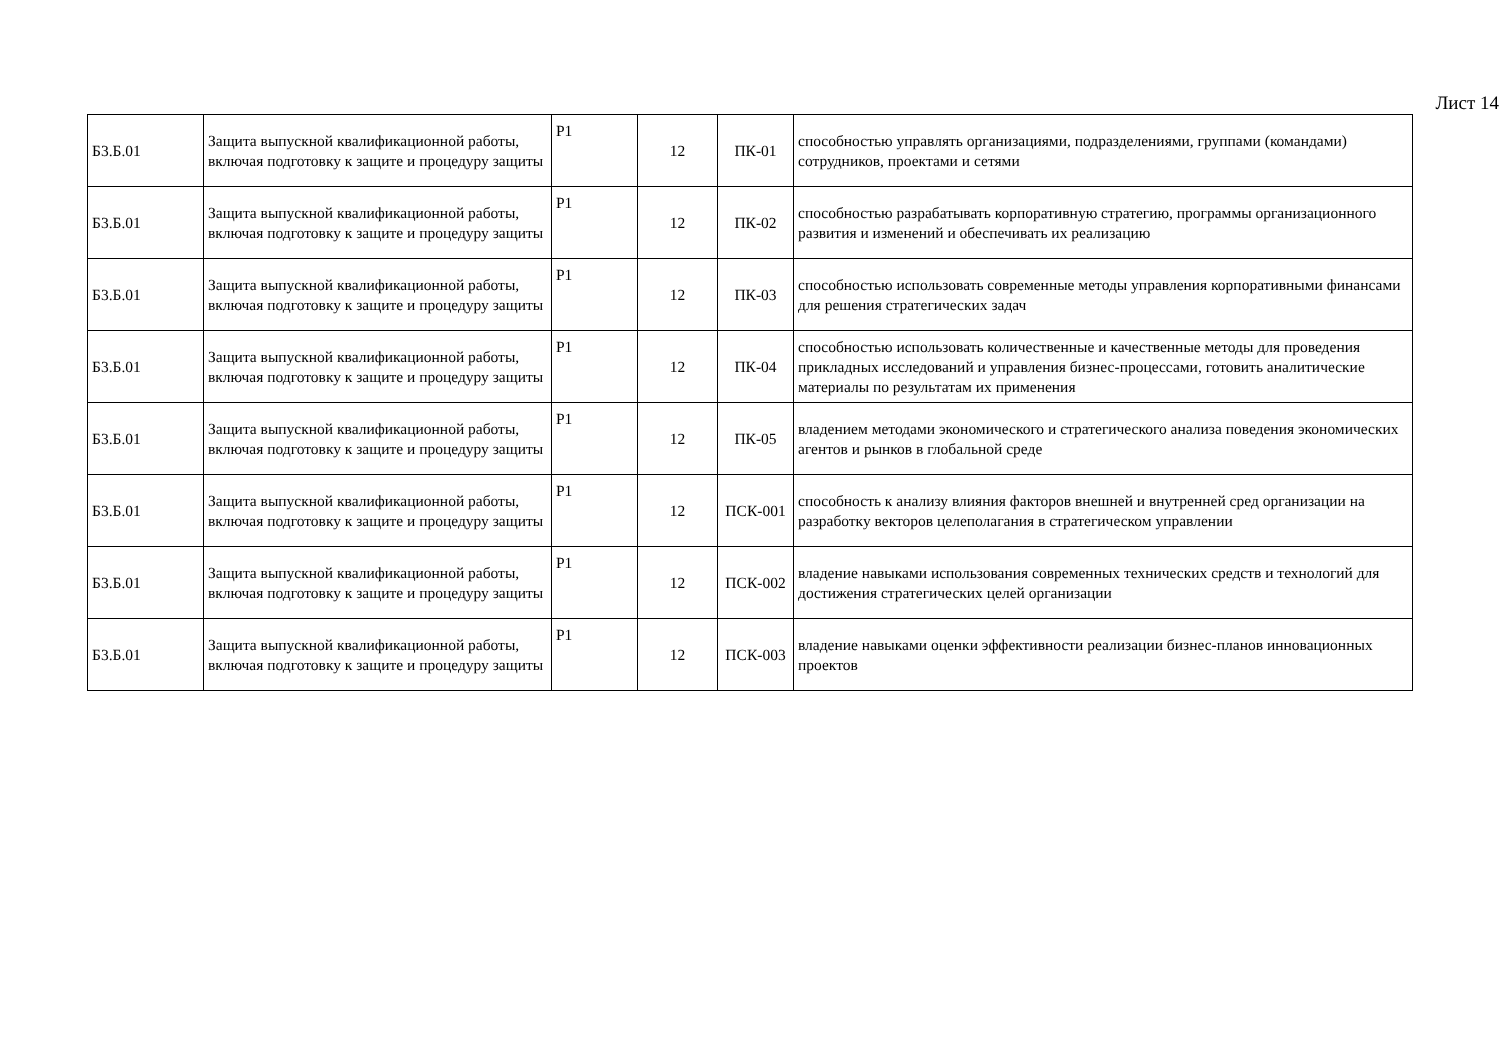Лист 14
| Б3.Б.01 | Защита выпускной квалификационной работы, включая подготовку к защите и процедуру защиты | Р1 | 12 | ПК-01 | способностью управлять организациями, подразделениями, группами (командами) сотрудников, проектами и сетями |
| Б3.Б.01 | Защита выпускной квалификационной работы, включая подготовку к защите и процедуру защиты | Р1 | 12 | ПК-02 | способностью разрабатывать корпоративную стратегию, программы организационного развития и изменений и обеспечивать их реализацию |
| Б3.Б.01 | Защита выпускной квалификационной работы, включая подготовку к защите и процедуру защиты | Р1 | 12 | ПК-03 | способностью использовать современные методы управления корпоративными финансами для решения стратегических задач |
| Б3.Б.01 | Защита выпускной квалификационной работы, включая подготовку к защите и процедуру защиты | Р1 | 12 | ПК-04 | способностью использовать количественные и качественные методы для проведения прикладных исследований и управления бизнес-процессами, готовить аналитические материалы по результатам их применения |
| Б3.Б.01 | Защита выпускной квалификационной работы, включая подготовку к защите и процедуру защиты | Р1 | 12 | ПК-05 | владением методами экономического и стратегического анализа поведения экономических агентов и рынков в глобальной среде |
| Б3.Б.01 | Защита выпускной квалификационной работы, включая подготовку к защите и процедуру защиты | Р1 | 12 | ПСК-001 | способность к анализу влияния факторов внешней и внутренней сред организации на разработку векторов целеполагания в стратегическом управлении |
| Б3.Б.01 | Защита выпускной квалификационной работы, включая подготовку к защите и процедуру защиты | Р1 | 12 | ПСК-002 | владение навыками использования современных технических средств и технологий для достижения стратегических целей организации |
| Б3.Б.01 | Защита выпускной квалификационной работы, включая подготовку к защите и процедуру защиты | Р1 | 12 | ПСК-003 | владение навыками оценки эффективности реализации бизнес-планов инновационных проектов |